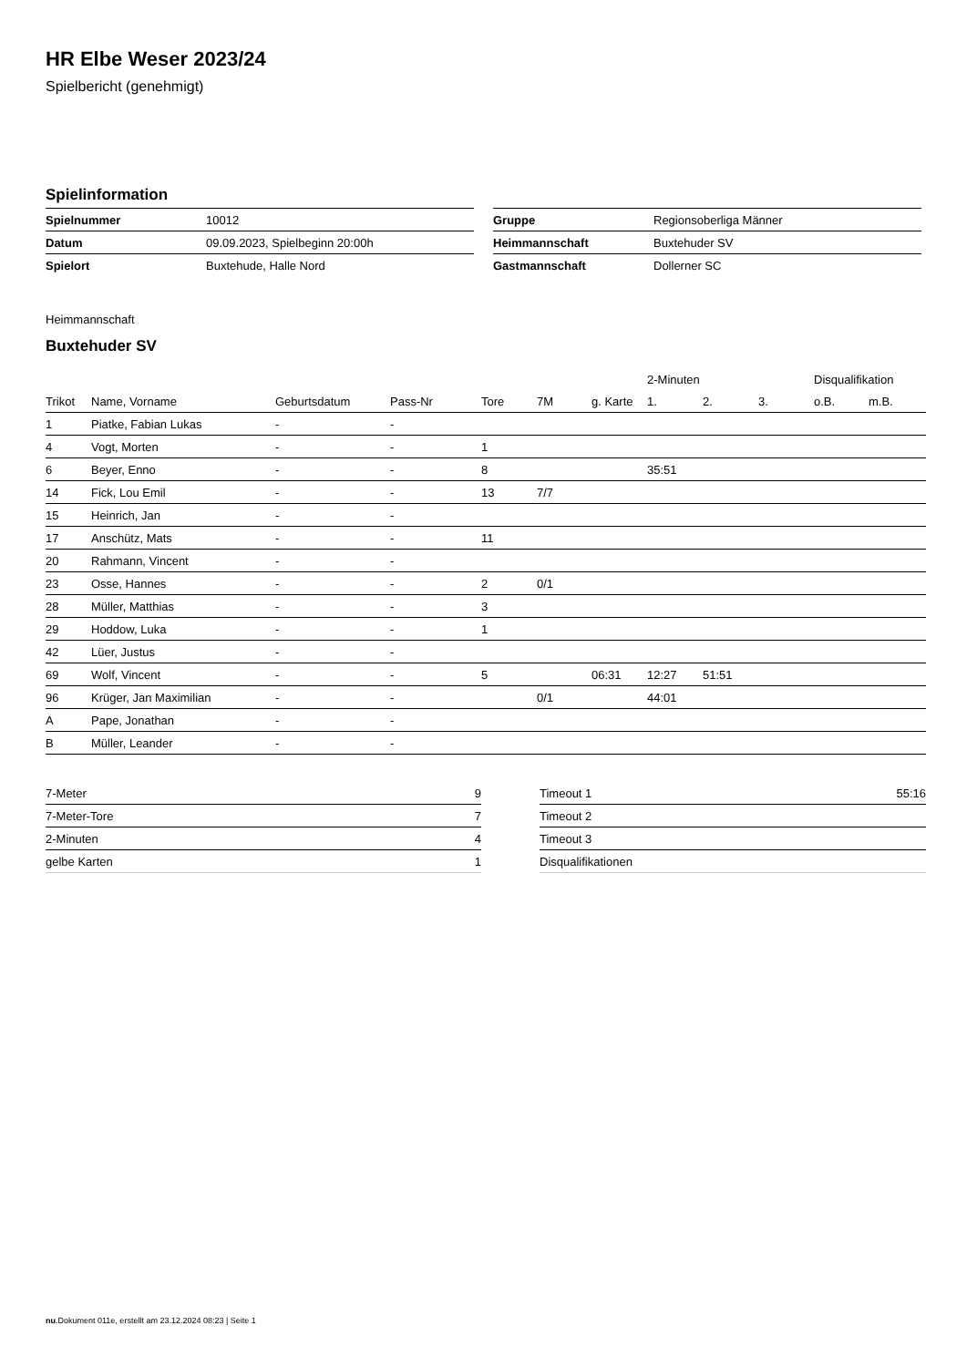HR Elbe Weser 2023/24
Spielbericht (genehmigt)
Spielinformation
| Spielnummer | 10012 |
| Datum | 09.09.2023, Spielbeginn 20:00h |
| Spielort | Buxtehude, Halle Nord |
| Gruppe | Regionsoberliga Männer |
| Heimmannschaft | Buxtehuder SV |
| Gastmannschaft | Dollerner SC |
Heimmannschaft
Buxtehuder SV
| | | | | | | | 2-Minuten | | | Disqualifikation | |
| --- | --- | --- | --- | --- | --- | --- | --- | --- | --- | --- | --- |
| Trikot | Name, Vorname | Geburtsdatum | Pass-Nr | Tore | 7M | g. Karte | 1. | 2. | 3. | o.B. | m.B. |
| 1 | Piatke, Fabian Lukas | - | - | | | | | | | | |
| 4 | Vogt, Morten | - | - | 1 | | | | | | | |
| 6 | Beyer, Enno | - | - | 8 | | | 35:51 | | | | |
| 14 | Fick, Lou Emil | - | - | 13 | 7/7 | | | | | | |
| 15 | Heinrich, Jan | - | - | | | | | | | | |
| 17 | Anschütz, Mats | - | - | 11 | | | | | | | |
| 20 | Rahmann, Vincent | - | - | | | | | | | | |
| 23 | Osse, Hannes | - | - | 2 | 0/1 | | | | | | |
| 28 | Müller, Matthias | - | - | 3 | | | | | | | |
| 29 | Hoddow, Luka | - | - | 1 | | | | | | | |
| 42 | Lüer, Justus | - | - | | | | | | | | |
| 69 | Wolf, Vincent | - | - | 5 | | 06:31 | 12:27 | 51:51 | | | |
| 96 | Krüger, Jan Maximilian | - | - | | 0/1 | | 44:01 | | | | |
| A | Pape, Jonathan | - | - | | | | | | | | |
| B | Müller, Leander | - | - | | | | | | | | |
| 7-Meter | 9 |
| 7-Meter-Tore | 7 |
| 2-Minuten | 4 |
| gelbe Karten | 1 |
| Timeout 1 | 55:16 |
| Timeout 2 | |
| Timeout 3 | |
| Disqualifikationen | |
nu.Dokument 011e, erstellt am 23.12.2024 08:23 | Seite 1